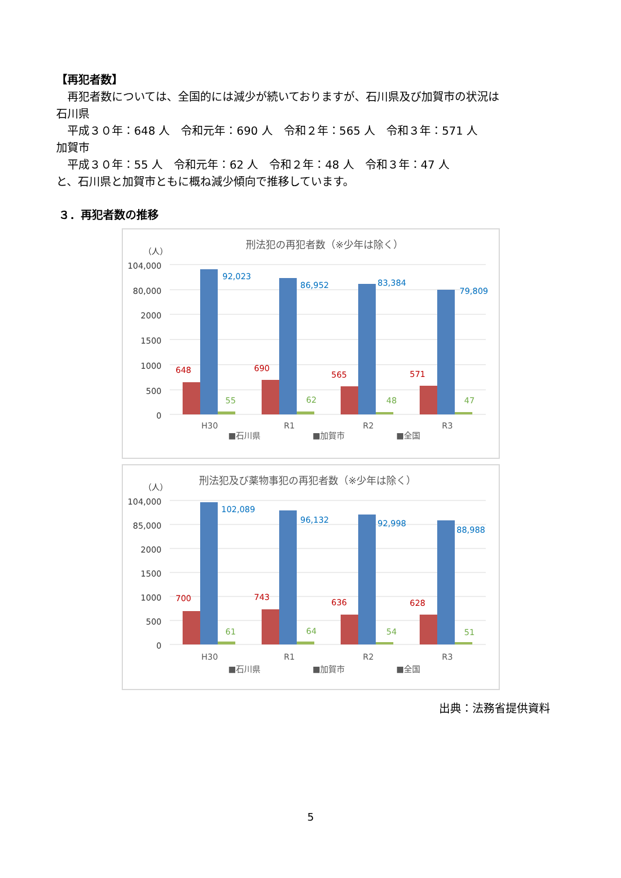【再犯者数】
　再犯者数については、全国的には減少が続いておりますが、石川県及び加賀市の状況は
石川県
　平成３０年：648 人　令和元年：690 人　令和２年：565 人　令和３年：571 人
加賀市
　平成３０年：55 人　令和元年：62 人　令和２年：48 人　令和３年：47 人
と、石川県と加賀市ともに概ね減少傾向で推移しています。
３．再犯者数の推移
刑法犯の再犯者数（※少年は除く）
（人）
104,000
80,000
2000
1500
1000
500
0
648
690
565
571
92,023
86,952
83,384
79,809
55
62
48
47
H30
R1
R2
R3
■石川県
■加賀市
■全国
刑法犯及び薬物事犯の再犯者数（※少年は除く）
（人）
104,000
85,000
2000
1500
1000
500
0
700
743
636
628
102,089
96,132
92,998
88,988
61
64
54
51
H30
R1
R2
R3
■石川県
■加賀市
■全国
出典：法務省提供資料
5